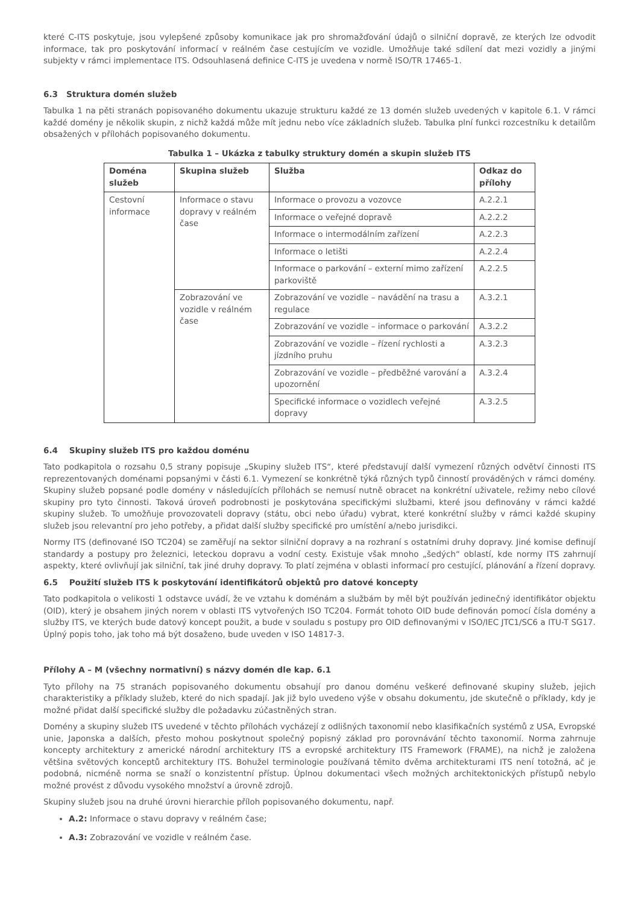které C-ITS poskytuje, jsou vylepšené způsoby komunikace jak pro shromažďování údajů o silniční dopravě, ze kterých lze odvodit informace, tak pro poskytování informací v reálném čase cestujícím ve vozidle. Umožňuje také sdílení dat mezi vozidly a jinými subjekty v rámci implementace ITS. Odsouhlasená definice C-ITS je uvedena v normě ISO/TR 17465-1.
6.3 Struktura domén služeb
Tabulka 1 na pěti stranách popisovaného dokumentu ukazuje strukturu každé ze 13 domén služeb uvedených v kapitole 6.1. V rámci každé domény je několik skupin, z nichž každá může mít jednu nebo více základních služeb. Tabulka plní funkci rozcestníku k detailům obsažených v přílohách popisovaného dokumentu.
Tabulka 1 – Ukázka z tabulky struktury domén a skupin služeb ITS
| Doména služeb | Skupina služeb | Služba | Odkaz do přílohy |
| --- | --- | --- | --- |
| Cestovní informace | Informace o stavu dopravy v reálném čase | Informace o provozu a vozovce | A.2.2.1 |
| | | Informace o veřejné dopravě | A.2.2.2 |
| | | Informace o intermodálním zařízení | A.2.2.3 |
| | | Informace o letišti | A.2.2.4 |
| | | Informace o parkování – externí mimo zařízení parkoviště | A.2.2.5 |
| | Zobrazování ve vozidle v reálném čase | Zobrazování ve vozidle – navádění na trasu a regulace | A.3.2.1 |
| | | Zobrazování ve vozidle – informace o parkování | A.3.2.2 |
| | | Zobrazování ve vozidle – řízení rychlosti a jízdního pruhu | A.3.2.3 |
| | | Zobrazování ve vozidle – předběžné varování a upozornění | A.3.2.4 |
| | | Specifické informace o vozidlech veřejné dopravy | A.3.2.5 |
6.4 Skupiny služeb ITS pro každou doménu
Tato podkapitola o rozsahu 0,5 strany popisuje „Skupiny služeb ITS“, které představují další vymezení různých odvětví činnosti ITS reprezentovaných doménami popsanými v části 6.1. Vymezení se konkrétně týká různých typů činností prováděných v rámci domény. Skupiny služeb popsané podle domény v následujících přílohách se nemusí nutně obracet na konkrétní uživatele, režimy nebo cílové skupiny pro tyto činnosti. Taková úroveň podrobnosti je poskytována specifickými službami, které jsou definovány v rámci každé skupiny služeb. To umožňuje provozovateli dopravy (státu, obci nebo úřadu) vybrat, které konkrétní služby v rámci každé skupiny služeb jsou relevantní pro jeho potřeby, a přidat další služby specifické pro umístění a/nebo jurisdikci.
Normy ITS (definované ISO TC204) se zaměřují na sektor silniční dopravy a na rozhraní s ostatními druhy dopravy. Jiné komise definují standardy a postupy pro železnici, leteckou dopravu a vodní cesty. Existuje však mnoho „šedých“ oblastí, kde normy ITS zahrnují aspekty, které ovlivňují jak silniční, tak jiné druhy dopravy. To platí zejména v oblasti informací pro cestující, plánování a řízení dopravy.
6.5 Použití služeb ITS k poskytování identifikátorů objektů pro datové koncepty
Tato podkapitola o velikosti 1 odstavce uvádí, že ve vztahu k doménám a službám by měl být používán jedinečný identifikátor objektu (OID), který je obsahem jiných norem v oblasti ITS vytvořených ISO TC204. Formát tohoto OID bude definován pomocí čísla domény a služby ITS, ve kterých bude datový koncept použit, a bude v souladu s postupy pro OID definovanými v ISO/IEC JTC1/SC6 a ITU-T SG17. Úplný popis toho, jak toho má být dosaženo, bude uveden v ISO 14817-3.
Přílohy A – M (všechny normativní) s názvy domén dle kap. 6.1
Tyto přílohy na 75 stranách popisovaného dokumentu obsahují pro danou doménu veškeré definované skupiny služeb, jejich charakteristiky a příklady služeb, které do nich spadají. Jak již bylo uvedeno výše v obsahu dokumentu, jde skutečně o příklady, kdy je možné přidat další specifické služby dle požadavku zúčastněných stran.
Domény a skupiny služeb ITS uvedené v těchto přílohách vycházejí z odlišných taxonomií nebo klasifikačních systémů z USA, Evropské unie, Japonska a dalších, přesto mohou poskytnout společný popisný základ pro porovnávání těchto taxonomií. Norma zahrnuje koncepty architektury z americké národní architektury ITS a evropské architektury ITS Framework (FRAME), na nichž je založena většina světových konceptů architektury ITS. Bohužel terminologie používaná těmito dvěma architekturami ITS není totožná, ač je podobná, nicméně norma se snaží o konzistentní přístup. Úplnou dokumentaci všech možných architektonických přístupů nebylo možné provést z důvodu vysokého množství a úrovně zdrojů.
Skupiny služeb jsou na druhé úrovni hierarchie příloh popisovaného dokumentu, např.
A.2: Informace o stavu dopravy v reálném čase;
A.3: Zobrazování ve vozidle v reálném čase.